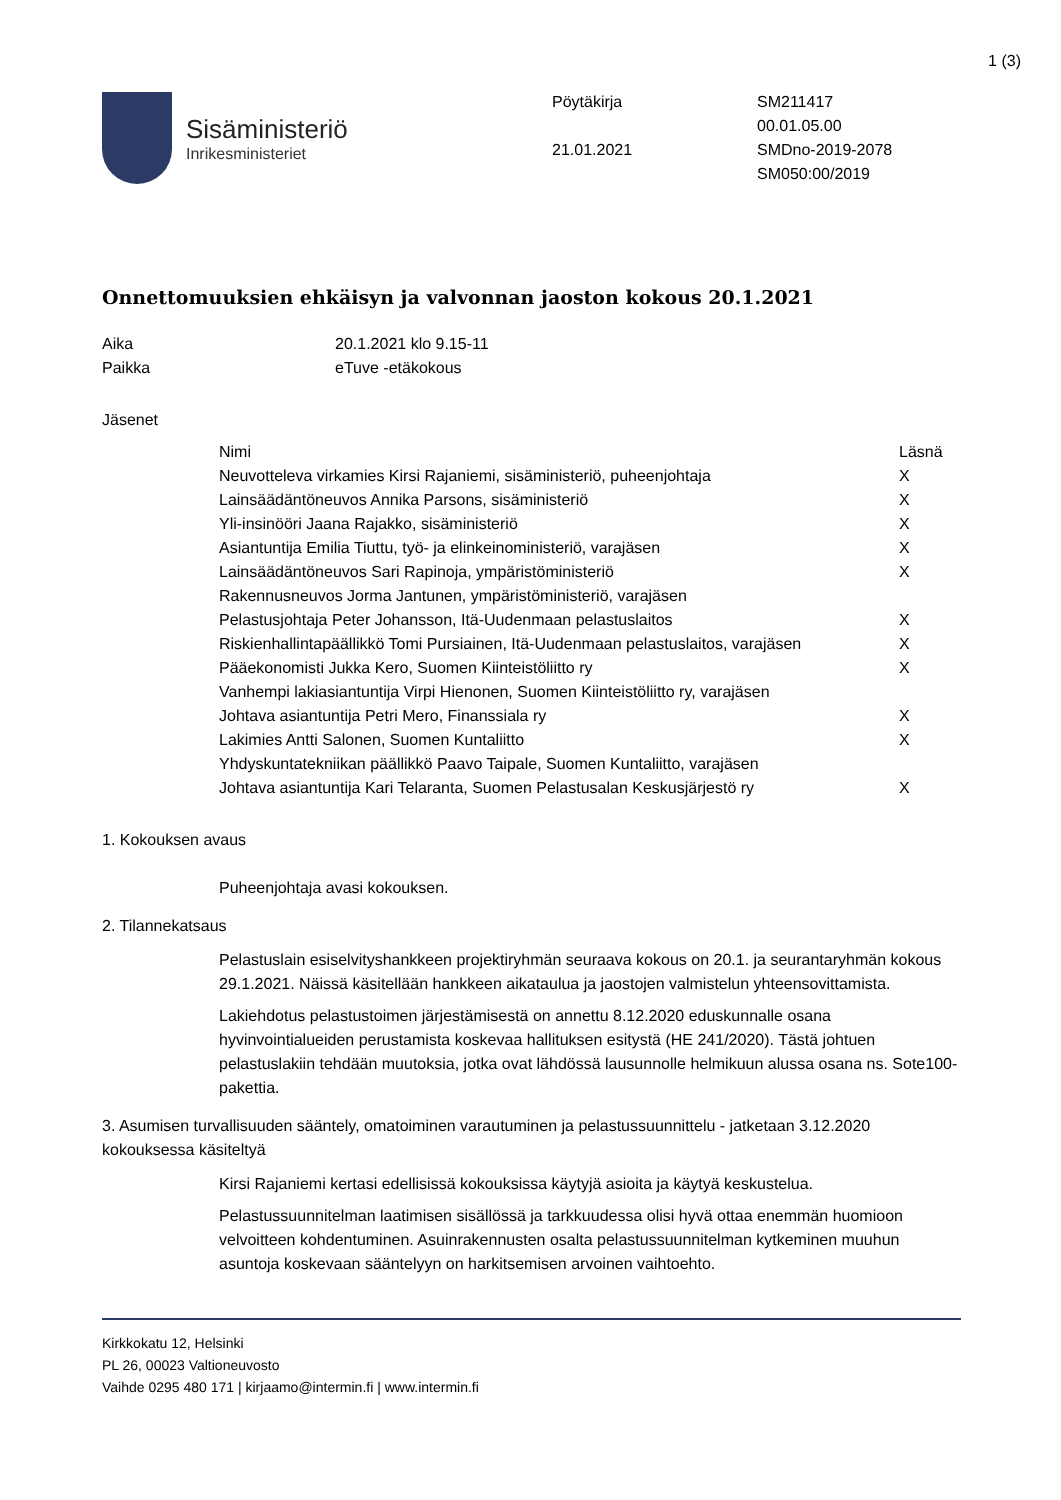1 (3)
Sisäministeriö
Inrikesministeriet
Pöytäkirja
21.01.2021
SM211417
00.01.05.00
SMDno-2019-2078
SM050:00/2019
Onnettomuuksien ehkäisyn ja valvonnan jaoston kokous 20.1.2021
| Aika | 20.1.2021 klo 9.15-11 |
| Paikka | eTuve -etäkokous |
Jäsenet
| Nimi | Läsnä |
| --- | --- |
| Neuvotteleva virkamies Kirsi Rajaniemi, sisäministeriö, puheenjohtaja | X |
| Lainsäädäntöneuvos Annika Parsons, sisäministeriö | X |
| Yli-insinööri Jaana Rajakko, sisäministeriö | X |
| Asiantuntija Emilia Tiuttu, työ- ja elinkeinoministeriö, varajäsen | X |
| Lainsäädäntöneuvos Sari Rapinoja, ympäristöministeriö | X |
| Rakennusneuvos Jorma Jantunen, ympäristöministeriö, varajäsen | |
| Pelastusjohtaja Peter Johansson, Itä-Uudenmaan pelastuslaitos | X |
| Riskienhallintapäällikkö Tomi Pursiainen, Itä-Uudenmaan pelastuslaitos, varajäsen | X |
| Pääekonomisti Jukka Kero, Suomen Kiinteistöliitto ry | X |
| Vanhempi lakiasiantuntija Virpi Hienonen, Suomen Kiinteistöliitto ry, varajäsen | |
| Johtava asiantuntija Petri Mero, Finanssiala ry | X |
| Lakimies Antti Salonen, Suomen Kuntaliitto | X |
| Yhdyskuntatekniikan päällikkö Paavo Taipale, Suomen Kuntaliitto, varajäsen | |
| Johtava asiantuntija Kari Telaranta, Suomen Pelastusalan Keskusjärjestö ry | X |
1. Kokouksen avaus
Puheenjohtaja avasi kokouksen.
2. Tilannekatsaus
Pelastuslain esiselvityshankkeen projektiryhmän seuraava kokous on 20.1. ja seurantaryhmän kokous 29.1.2021. Näissä käsitellään hankkeen aikataulua ja jaostojen valmistelun yhteensovittamista.
Lakiehdotus pelastustoimen järjestämisestä on annettu 8.12.2020 eduskunnalle osana hyvinvointialueiden perustamista koskevaa hallituksen esitystä (HE 241/2020). Tästä johtuen pelastuslakiin tehdään muutoksia, jotka ovat lähdössä lausunnolle helmikuun alussa osana ns. Sote100-pakettia.
3. Asumisen turvallisuuden sääntely, omatoiminen varautuminen ja pelastussuunnittelu - jatketaan 3.12.2020 kokouksessa käsiteltyä
Kirsi Rajaniemi kertasi edellisissä kokouksissa käytyjä asioita ja käytyä keskustelua.
Pelastussuunnitelman laatimisen sisällössä ja tarkkuudessa olisi hyvä ottaa enemmän huomioon velvoitteen kohdentuminen. Asuinrakennusten osalta pelastussuunnitelman kytkeminen muuhun asuntoja koskevaan sääntelyyn on harkitsemisen arvoinen vaihtoehto.
Kirkkokatu 12, Helsinki
PL 26, 00023 Valtioneuvosto
Vaihde 0295 480 171 | kirjaamo@intermin.fi | www.intermin.fi